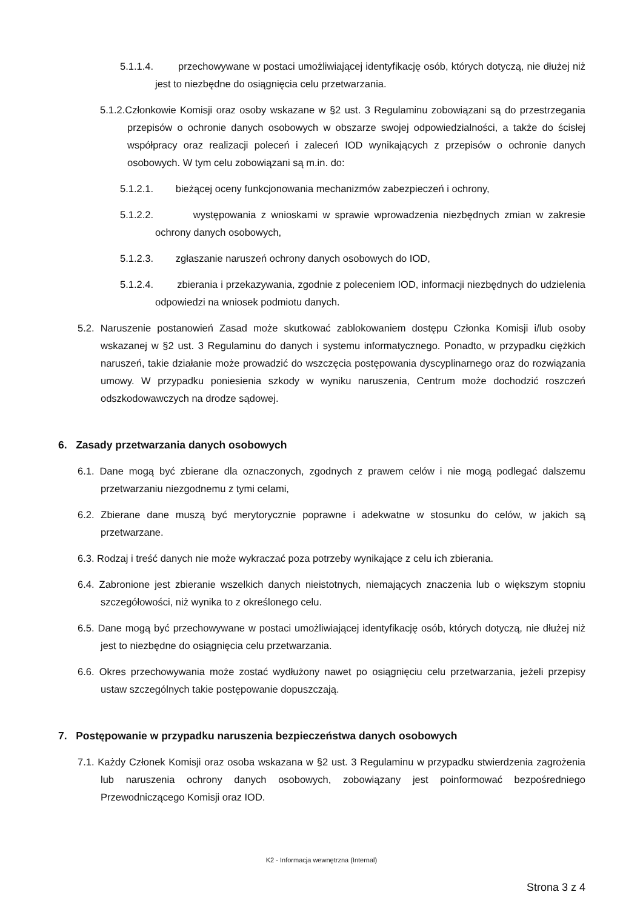5.1.1.4. przechowywane w postaci umożliwiającej identyfikację osób, których dotyczą, nie dłużej niż jest to niezbędne do osiągnięcia celu przetwarzania.
5.1.2.Członkowie Komisji oraz osoby wskazane w §2 ust. 3 Regulaminu zobowiązani są do przestrzegania przepisów o ochronie danych osobowych w obszarze swojej odpowiedzialności, a także do ścisłej współpracy oraz realizacji poleceń i zaleceń IOD wynikających z przepisów o ochronie danych osobowych. W tym celu zobowiązani są m.in. do:
5.1.2.1. bieżącej oceny funkcjonowania mechanizmów zabezpieczeń i ochrony,
5.1.2.2. występowania z wnioskami w sprawie wprowadzenia niezbędnych zmian w zakresie ochrony danych osobowych,
5.1.2.3. zgłaszanie naruszeń ochrony danych osobowych do IOD,
5.1.2.4. zbierania i przekazywania, zgodnie z poleceniem IOD, informacji niezbędnych do udzielenia odpowiedzi na wniosek podmiotu danych.
5.2. Naruszenie postanowień Zasad może skutkować zablokowaniem dostępu Członka Komisji i/lub osoby wskazanej w §2 ust. 3 Regulaminu do danych i systemu informatycznego. Ponadto, w przypadku ciężkich naruszeń, takie działanie może prowadzić do wszczęcia postępowania dyscyplinarnego oraz do rozwiązania umowy. W przypadku poniesienia szkody w wyniku naruszenia, Centrum może dochodzić roszczeń odszkodowawczych na drodze sądowej.
6. Zasady przetwarzania danych osobowych
6.1. Dane mogą być zbierane dla oznaczonych, zgodnych z prawem celów i nie mogą podlegać dalszemu przetwarzaniu niezgodnemu z tymi celami,
6.2. Zbierane dane muszą być merytorycznie poprawne i adekwatne w stosunku do celów, w jakich są przetwarzane.
6.3. Rodzaj i treść danych nie może wykraczać poza potrzeby wynikające z celu ich zbierania.
6.4. Zabronione jest zbieranie wszelkich danych nieistotnych, niemających znaczenia lub o większym stopniu szczegółowości, niż wynika to z określonego celu.
6.5. Dane mogą być przechowywane w postaci umożliwiającej identyfikację osób, których dotyczą, nie dłużej niż jest to niezbędne do osiągnięcia celu przetwarzania.
6.6. Okres przechowywania może zostać wydłużony nawet po osiągnięciu celu przetwarzania, jeżeli przepisy ustaw szczególnych takie postępowanie dopuszczają.
7. Postępowanie w przypadku naruszenia bezpieczeństwa danych osobowych
7.1. Każdy Członek Komisji oraz osoba wskazana w §2 ust. 3 Regulaminu w przypadku stwierdzenia zagrożenia lub naruszenia ochrony danych osobowych, zobowiązany jest poinformować bezpośredniego Przewodniczącego Komisji oraz IOD.
Strona 3 z 4
K2 - Informacja wewnętrzna (Internal)